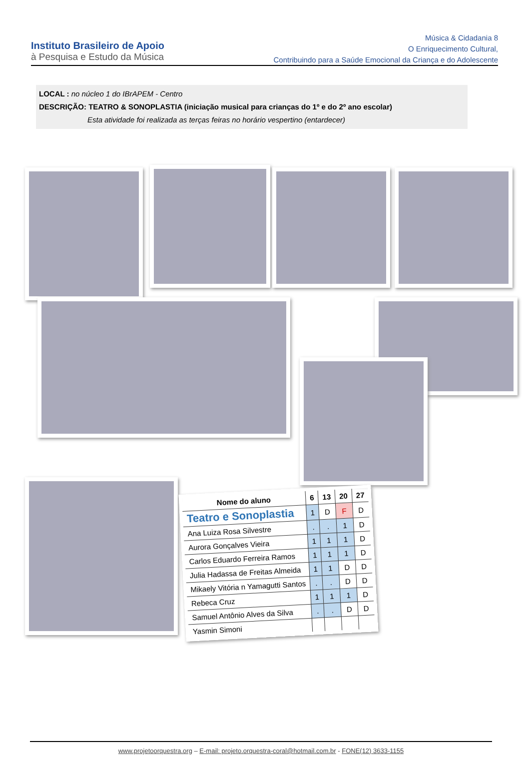Instituto Brasileiro de Apoio
à Pesquisa e Estudo da Música
Música & Cidadania 8
O Enriquecimento Cultural,
Contribuindo para a Saúde Emocional da Criança e do Adolescente
LOCAL : no núcleo 1 do IBrAPEM - Centro
DESCRIÇÃO: TEATRO & SONOPLASTIA (iniciação musical para crianças do 1º e do 2º ano escolar)
Esta atividade foi realizada as terças feiras no horário vespertino (entardecer)
| Nome do aluno | 6 | 13 | 20 | 27 |
| --- | --- | --- | --- | --- |
| Teatro e Sonoplastia | 1 | D | F | D |
| Ana Luiza Rosa Silvestre | . | . | 1 | D |
| Aurora Gonçalves Vieira | 1 | 1 | 1 | D |
| Carlos Eduardo Ferreira Ramos | 1 | 1 | 1 | D |
| Julia Hadassa de Freitas Almeida | 1 | 1 | D | D |
| Mikaely Vitória n Yamagutti Santos | . | . | D | D |
| Rebeca Cruz | 1 | 1 | 1 | D |
| Samuel Antônio Alves da Silva | . | . | D | D |
| Yasmin Simoni | | | | |
www.projetoorquestra.org – E-mail: projeto.orquestra-coral@hotmail.com.br - FONE(12) 3633-1155